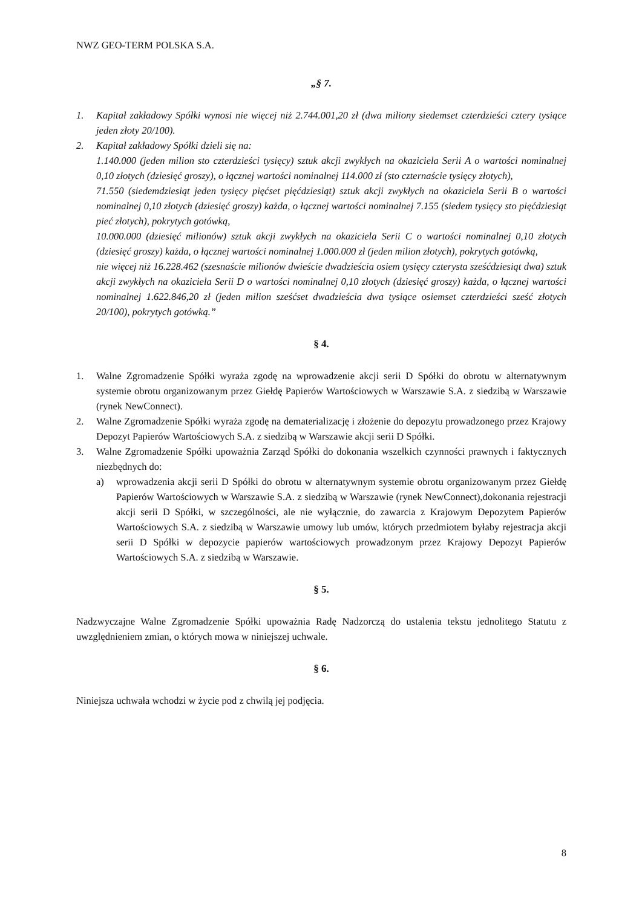NWZ GEO-TERM POLSKA S.A.
„§ 7.
1. Kapitał zakładowy Spółki wynosi nie więcej niż 2.744.001,20 zł (dwa miliony siedemset czterdzieści cztery tysiące jeden złoty 20/100).
2. Kapitał zakładowy Spółki dzieli się na:
1.140.000 (jeden milion sto czterdzieści tysięcy) sztuk akcji zwykłych na okaziciela Serii A o wartości nominalnej 0,10 złotych (dziesięć groszy), o łącznej wartości nominalnej 114.000 zł (sto czternaście tysięcy złotych),
71.550 (siedemdziesiąt jeden tysięcy pięćset pięćdziesiąt) sztuk akcji zwykłych na okaziciela Serii B o wartości nominalnej 0,10 złotych (dziesięć groszy) każda, o łącznej wartości nominalnej 7.155 (siedem tysięcy sto pięćdziesiąt pieć złotych), pokrytych gotówką,
10.000.000 (dziesięć milionów) sztuk akcji zwykłych na okaziciela Serii C o wartości nominalnej 0,10 złotych (dziesięć groszy) każda, o łącznej wartości nominalnej 1.000.000 zł (jeden milion złotych), pokrytych gotówką,
nie więcej niż 16.228.462 (szesnaście milionów dwieście dwadzieścia osiem tysięcy czterysta sześćdziesiąt dwa) sztuk akcji zwykłych na okaziciela Serii D o wartości nominalnej 0,10 złotych (dziesięć groszy) każda, o łącznej wartości nominalnej 1.622.846,20 zł (jeden milion sześćset dwadzieścia dwa tysiące osiemset czterdzieści sześć złotych 20/100), pokrytych gotówką.”
§ 4.
1. Walne Zgromadzenie Spółki wyraża zgodę na wprowadzenie akcji serii D Spółki do obrotu w alternatywnym systemie obrotu organizowanym przez Giełdę Papierów Wartościowych w Warszawie S.A. z siedzibą w Warszawie (rynek NewConnect).
2. Walne Zgromadzenie Spółki wyraża zgodę na dematerializację i złożenie do depozytu prowadzonego przez Krajowy Depozyt Papierów Wartościowych S.A. z siedzibą w Warszawie akcji serii D Spółki.
3. Walne Zgromadzenie Spółki upoważnia Zarząd Spółki do dokonania wszelkich czynności prawnych i faktycznych niezbędnych do:
a) wprowadzenia akcji serii D Spółki do obrotu w alternatywnym systemie obrotu organizowanym przez Giełdę Papierów Wartościowych w Warszawie S.A. z siedzibą w Warszawie (rynek NewConnect),dokonania rejestracji akcji serii D Spółki, w szczególności, ale nie wyłącznie, do zawarcia z Krajowym Depozytem Papierów Wartościowych S.A. z siedzibą w Warszawie umowy lub umów, których przedmiotem byłaby rejestracja akcji serii D Spółki w depozycie papierów wartościowych prowadzonym przez Krajowy Depozyt Papierów Wartościowych S.A. z siedzibą w Warszawie.
§ 5.
Nadzwyczajne Walne Zgromadzenie Spółki upoważnia Radę Nadzorczą do ustalenia tekstu jednolitego Statutu z uwzględnieniem zmian, o których mowa w niniejszej uchwale.
§ 6.
Niniejsza uchwała wchodzi w życie pod z chwilą jej podjęcia.
8